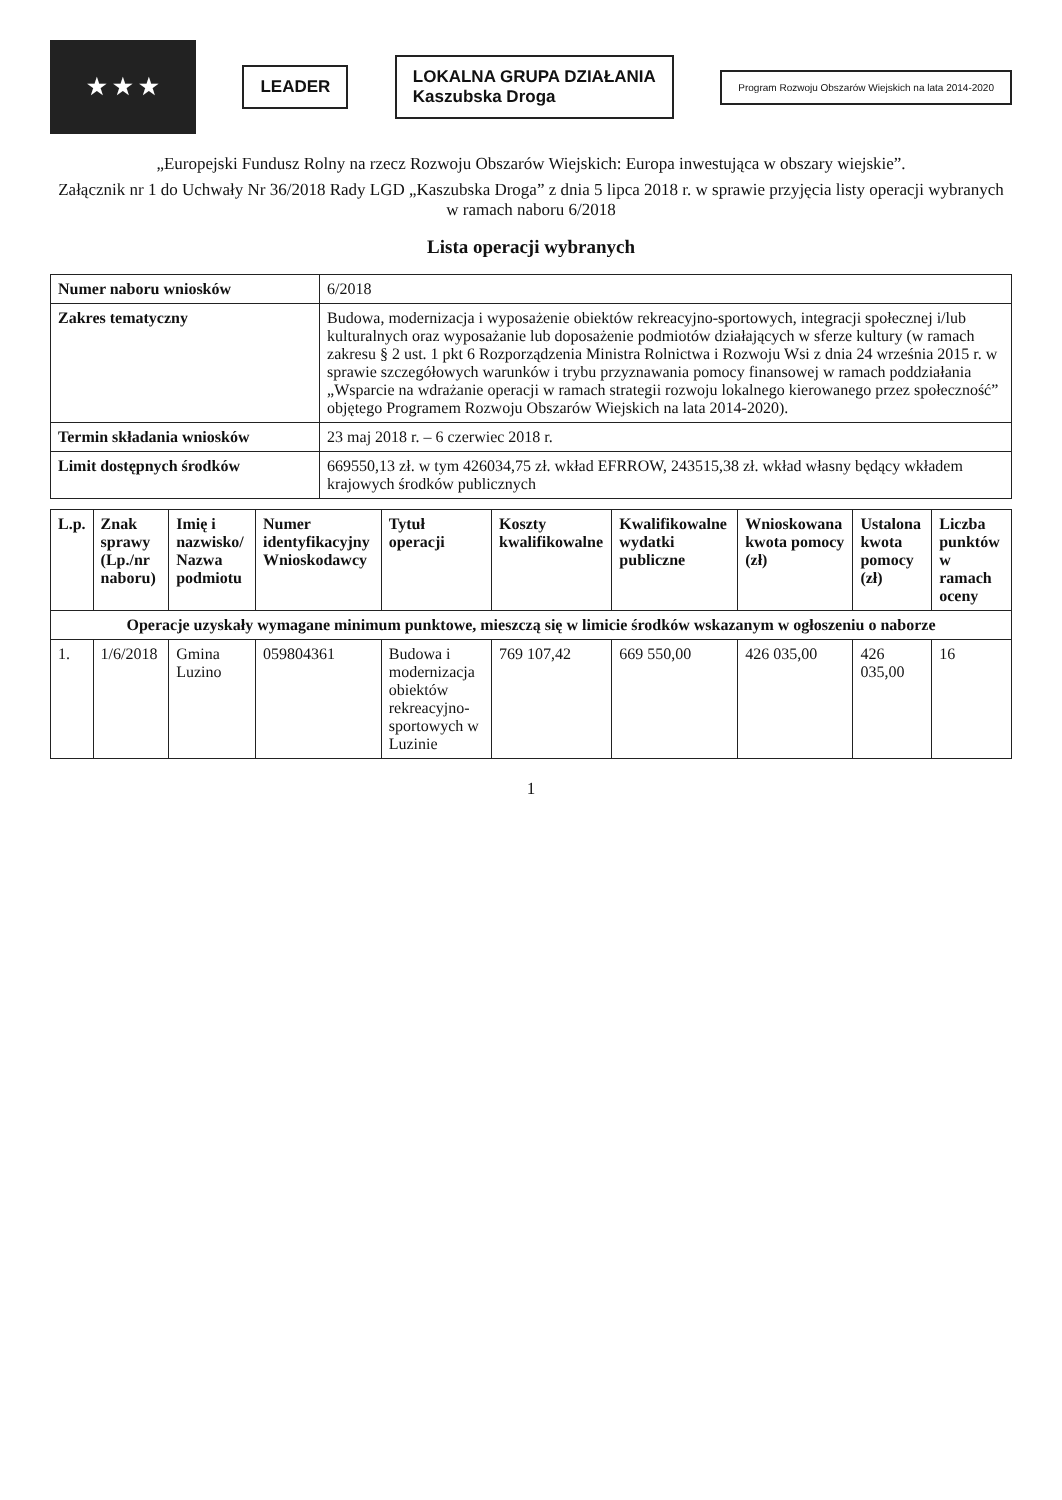★ ★ ★
LEADER
LOKALNA GRUPA DZIAŁANIA
Kaszubska Droga
Program Rozwoju Obszarów Wiejskich na lata 2014-2020
„Europejski Fundusz Rolny na rzecz Rozwoju Obszarów Wiejskich: Europa inwestująca w obszary wiejskie”.
Załącznik nr 1 do Uchwały Nr 36/2018 Rady LGD „Kaszubska Droga” z dnia 5 lipca 2018 r. w sprawie przyjęcia listy operacji wybranych w ramach naboru 6/2018
Lista operacji wybranych
| Numer naboru wniosków | 6/2018 |
| Zakres tematyczny | Budowa, modernizacja i wyposażenie obiektów rekreacyjno-sportowych, integracji społecznej i/lub kulturalnych oraz wyposażanie lub doposażenie podmiotów działających w sferze kultury (w ramach zakresu § 2 ust. 1 pkt 6 Rozporządzenia Ministra Rolnictwa i Rozwoju Wsi z dnia 24 września 2015 r. w sprawie szczegółowych warunków i trybu przyznawania pomocy finansowej w ramach poddziałania „Wsparcie na wdrażanie operacji w ramach strategii rozwoju lokalnego kierowanego przez społeczność” objętego Programem Rozwoju Obszarów Wiejskich na lata 2014-2020). |
| Termin składania wniosków | 23 maj 2018 r. – 6 czerwiec 2018 r. |
| Limit dostępnych środków | 669550,13 zł. w tym 426034,75 zł. wkład EFRROW, 243515,38 zł. wkład własny będący wkładem krajowych środków publicznych |
| L.p. | Znak sprawy (Lp./nr naboru) | Imię i nazwisko/ Nazwa podmiotu | Numer identyfikacyjny Wnioskodawcy | Tytuł operacji | Koszty kwalifikowalne | Kwalifikowalne wydatki publiczne | Wnioskowana kwota pomocy (zł) | Ustalona kwota pomocy (zł) | Liczba punktów w ramach oceny |
| --- | --- | --- | --- | --- | --- | --- | --- | --- | --- |
| Operacje uzyskały wymagane minimum punktowe, mieszczą się w limicie środków wskazanym w ogłoszeniu o naborze | | | | | | | | | |
| 1. | 1/6/2018 | Gmina Luzino | 059804361 | Budowa i modernizacja obiektów rekreacyjno-sportowych w Luzinie | 769 107,42 | 669 550,00 | 426 035,00 | 426 035,00 | 16 |
1